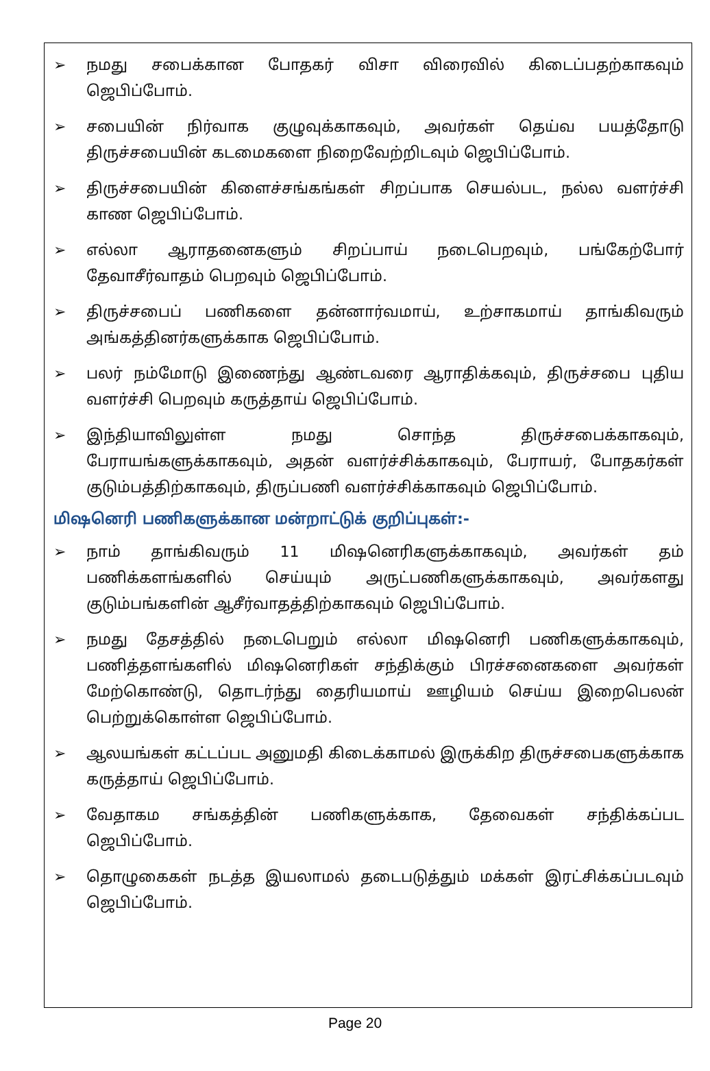➢ நமது சபைக்கான போதகர் விசா விரைவில் கிடைப்பதற்காகவும் ஜெபிப்போம்.
➢ சபையின் நிர்வாக குழுவுக்காகவும், அவர்கள் தெய்வ பயத்தோடு திருச்சபையின் கடமைகளை நிறைவேற்றிடவும் ஜெபிப்போம்.
➢ திருச்சபையின் கிளைச்சங்கங்கள் சிறப்பாக செயல்பட, நல்ல வளர்ச்சி காண ஜெபிப்போம்.
➢ எல்லா ஆராதனைகளும் சிறப்பாய் நடைபெறவும், பங்கேற்போர் தேவாசீர்வாதம் பெறவும் ஜெபிப்போம்.
➢ திருச்சபைப் பணிகளை தன்னார்வமாய், உற்சாகமாய் தாங்கிவரும் அங்கத்தினர்களுக்காக ஜெபிப்போம்.
➢ பலர் நம்மோடு இணைந்து ஆண்டவரை ஆராதிக்கவும், திருச்சபை புதிய வளர்ச்சி பெறவும் கருத்தாய் ஜெபிப்போம்.
➢ இந்தியாவிலுள்ள நமது சொந்த திருச்சபைக்காகவும், பேராயங்களுக்காகவும், அதன் வளர்ச்சிக்காகவும், பேராயர், போதகர்கள் குடும்பத்திற்காகவும், திருப்பணி வளர்ச்சிக்காகவும் ஜெபிப்போம்.
மிஷனெரி பணிகளுக்கான மன்றாட்டுக் குறிப்புகள்:-
➢ நாம் தாங்கிவரும் 11 மிஷனெரிகளுக்காகவும், அவர்கள் தம் பணிக்களங்களில் செய்யும் அருட்பணிகளுக்காகவும், அவர்களது குடும்பங்களின் ஆசீர்வாதத்திற்காகவும் ஜெபிப்போம்.
➢ நமது தேசத்தில் நடைபெறும் எல்லா மிஷனெரி பணிகளுக்காகவும், பணித்தளங்களில் மிஷனெரிகள் சந்திக்கும் பிரச்சனைகளை அவர்கள் மேற்கொண்டு, தொடர்ந்து தைரியமாய் ஊழியம் செய்ய இறைபெலன் பெற்றுக்கொள்ள ஜெபிப்போம்.
➢ ஆலயங்கள் கட்டப்பட அனுமதி கிடைக்காமல் இருக்கிற திருச்சபைகளுக்காக கருத்தாய் ஜெபிப்போம்.
➢ வேதாகம சங்கத்தின் பணிகளுக்காக, தேவைகள் சந்திக்கப்பட ஜெபிப்போம்.
➢ தொழுகைகள் நடத்த இயலாமல் தடைபடுத்தும் மக்கள் இரட்சிக்கப்படவும் ஜெபிப்போம்.
Page 20